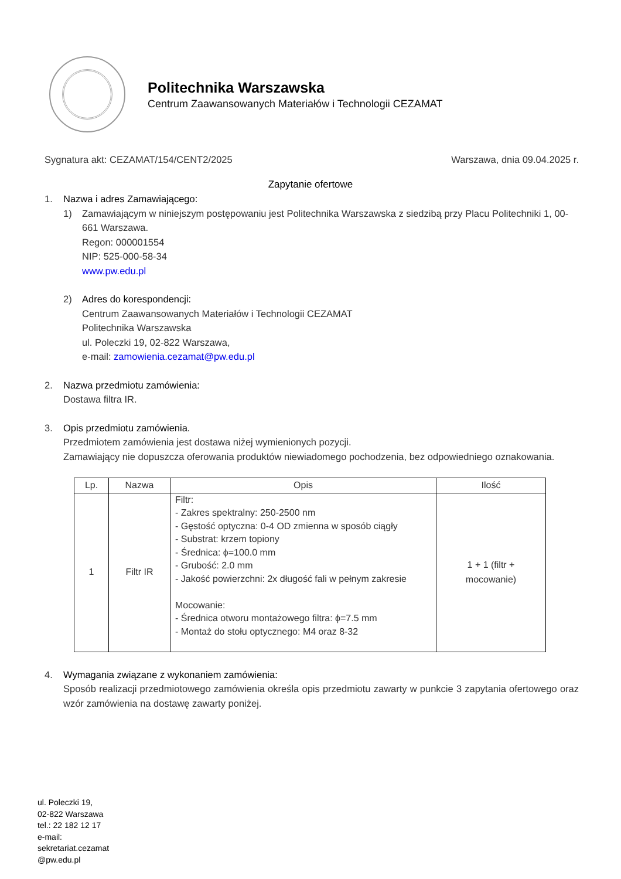Politechnika Warszawska
Centrum Zaawansowanych Materiałów i Technologii CEZAMAT
Sygnatura akt: CEZAMAT/154/CENT2/2025 Warszawa, dnia 09.04.2025 r.
Zapytanie ofertowe
1. Nazwa i adres Zamawiającego:
1) Zamawiającym w niniejszym postępowaniu jest Politechnika Warszawska z siedzibą przy Placu Politechniki 1, 00-661 Warszawa.
Regon: 000001554
NIP: 525-000-58-34
www.pw.edu.pl
2) Adres do korespondencji:
Centrum Zaawansowanych Materiałów i Technologii CEZAMAT
Politechnika Warszawska
ul. Poleczki 19, 02-822 Warszawa,
e-mail: zamowienia.cezamat@pw.edu.pl
2. Nazwa przedmiotu zamówienia:
Dostawa filtra IR.
3. Opis przedmiotu zamówienia.
Przedmiotem zamówienia jest dostawa niżej wymienionych pozycji.
Zamawiający nie dopuszcza oferowania produktów niewiadomego pochodzenia, bez odpowiedniego oznakowania.
| Lp. | Nazwa | Opis | Ilość |
| --- | --- | --- | --- |
| 1 | Filtr IR | Filtr: - Zakres spektralny: 250-2500 nm - Gęstość optyczna: 0-4 OD zmienna w sposób ciągły - Substrat: krzem topiony - Średnica: ϕ=100.0 mm - Grubość: 2.0 mm - Jakość powierzchni: 2x długość fali w pełnym zakresie Mocowanie: - Średnica otworu montażowego filtra: ϕ=7.5 mm - Montaż do stołu optycznego: M4 oraz 8-32 | 1 + 1 (filtr + mocowanie) |
4. Wymagania związane z wykonaniem zamówienia:
Sposób realizacji przedmiotowego zamówienia określa opis przedmiotu zawarty w punkcie 3 zapytania ofertowego oraz wzór zamówienia na dostawę zawarty poniżej.
ul. Poleczki 19,
02-822 Warszawa
tel.: 22 182 12 17
e-mail:
sekretariat.cezamat
@pw.edu.pl